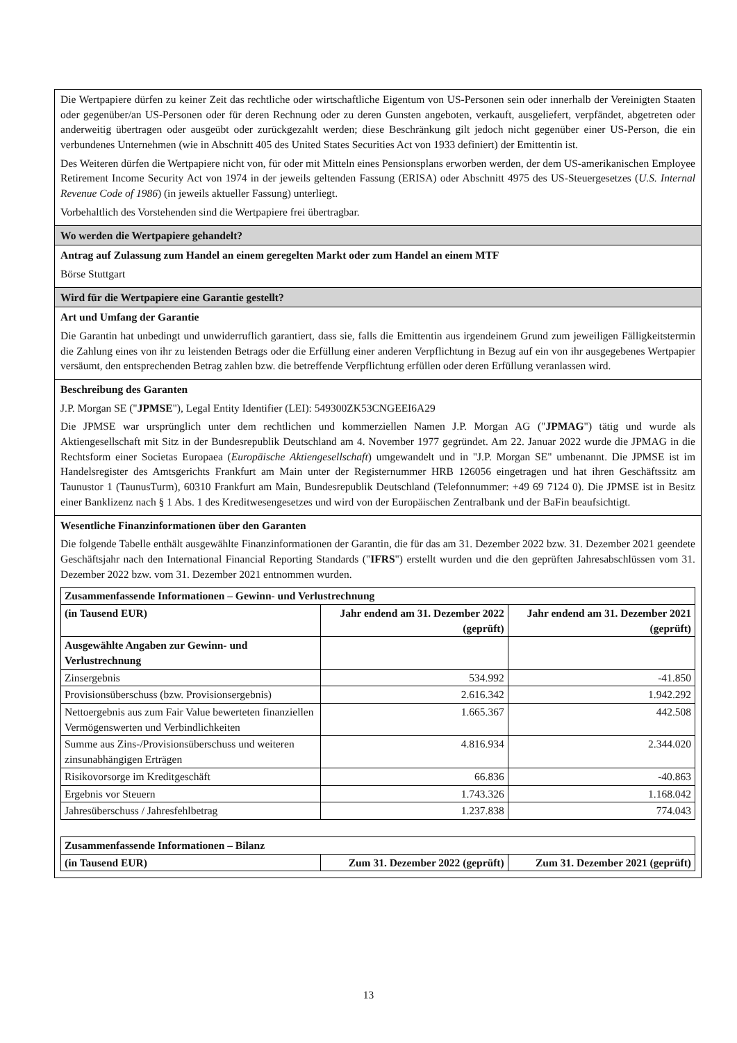Die Wertpapiere dürfen zu keiner Zeit das rechtliche oder wirtschaftliche Eigentum von US-Personen sein oder innerhalb der Vereinigten Staaten oder gegenüber/an US-Personen oder für deren Rechnung oder zu deren Gunsten angeboten, verkauft, ausgeliefert, verpfändet, abgetreten oder anderweitig übertragen oder ausgeübt oder zurückgezahlt werden; diese Beschränkung gilt jedoch nicht gegenüber einer US-Person, die ein verbundenes Unternehmen (wie in Abschnitt 405 des United States Securities Act von 1933 definiert) der Emittentin ist.
Des Weiteren dürfen die Wertpapiere nicht von, für oder mit Mitteln eines Pensionsplans erworben werden, der dem US-amerikanischen Employee Retirement Income Security Act von 1974 in der jeweils geltenden Fassung (ERISA) oder Abschnitt 4975 des US-Steuergesetzes (U.S. Internal Revenue Code of 1986) (in jeweils aktueller Fassung) unterliegt.
Vorbehaltlich des Vorstehenden sind die Wertpapiere frei übertragbar.
Wo werden die Wertpapiere gehandelt?
Antrag auf Zulassung zum Handel an einem geregelten Markt oder zum Handel an einem MTF
Börse Stuttgart
Wird für die Wertpapiere eine Garantie gestellt?
Art und Umfang der Garantie
Die Garantin hat unbedingt und unwiderruflich garantiert, dass sie, falls die Emittentin aus irgendeinem Grund zum jeweiligen Fälligkeitstermin die Zahlung eines von ihr zu leistenden Betrags oder die Erfüllung einer anderen Verpflichtung in Bezug auf ein von ihr ausgegebenes Wertpapier versäumt, den entsprechenden Betrag zahlen bzw. die betreffende Verpflichtung erfüllen oder deren Erfüllung veranlassen wird.
Beschreibung des Garanten
J.P. Morgan SE ("JPMSE"), Legal Entity Identifier (LEI): 549300ZK53CNGEEI6A29
Die JPMSE war ursprünglich unter dem rechtlichen und kommerziellen Namen J.P. Morgan AG ("JPMAG") tätig und wurde als Aktiengesellschaft mit Sitz in der Bundesrepublik Deutschland am 4. November 1977 gegründet. Am 22. Januar 2022 wurde die JPMAG in die Rechtsform einer Societas Europaea (Europäische Aktiengesellschaft) umgewandelt und in "J.P. Morgan SE" umbenannt. Die JPMSE ist im Handelsregister des Amtsgerichts Frankfurt am Main unter der Registernummer HRB 126056 eingetragen und hat ihren Geschäftssitz am Taunustor 1 (TaunusTurm), 60310 Frankfurt am Main, Bundesrepublik Deutschland (Telefonnummer: +49 69 7124 0). Die JPMSE ist in Besitz einer Banklizenz nach § 1 Abs. 1 des Kreditwesengesetzes und wird von der Europäischen Zentralbank und der BaFin beaufsichtigt.
Wesentliche Finanzinformationen über den Garanten
Die folgende Tabelle enthält ausgewählte Finanzinformationen der Garantin, die für das am 31. Dezember 2022 bzw. 31. Dezember 2021 geendete Geschäftsjahr nach den International Financial Reporting Standards ("IFRS") erstellt wurden und die den geprüften Jahresabschlüssen vom 31. Dezember 2022 bzw. vom 31. Dezember 2021 entnommen wurden.
| Zusammenfassende Informationen – Gewinn- und Verlustrechnung | | |
| --- | --- | --- |
| (in Tausend EUR) | Jahr endend am 31. Dezember 2022 (geprüft) | Jahr endend am 31. Dezember 2021 (geprüft) |
| Ausgewählte Angaben zur Gewinn- und Verlustrechnung | | |
| Zinsergebnis | 534.992 | -41.850 |
| Provisionsüberschuss (bzw. Provisionsergebnis) | 2.616.342 | 1.942.292 |
| Nettoergebnis aus zum Fair Value bewerteten finanziellen Vermögenswerten und Verbindlichkeiten | 1.665.367 | 442.508 |
| Summe aus Zins-/Provisionsüberschuss und weiteren zinsunabhängigen Erträgen | 4.816.934 | 2.344.020 |
| Risikovorsorge im Kreditgeschäft | 66.836 | -40.863 |
| Ergebnis vor Steuern | 1.743.326 | 1.168.042 |
| Jahresüberschuss / Jahresfehlbetrag | 1.237.838 | 774.043 |
| Zusammenfassende Informationen – Bilanz | | |
| --- | --- | --- |
| (in Tausend EUR) | Zum 31. Dezember 2022 (geprüft) | Zum 31. Dezember 2021 (geprüft) |
13